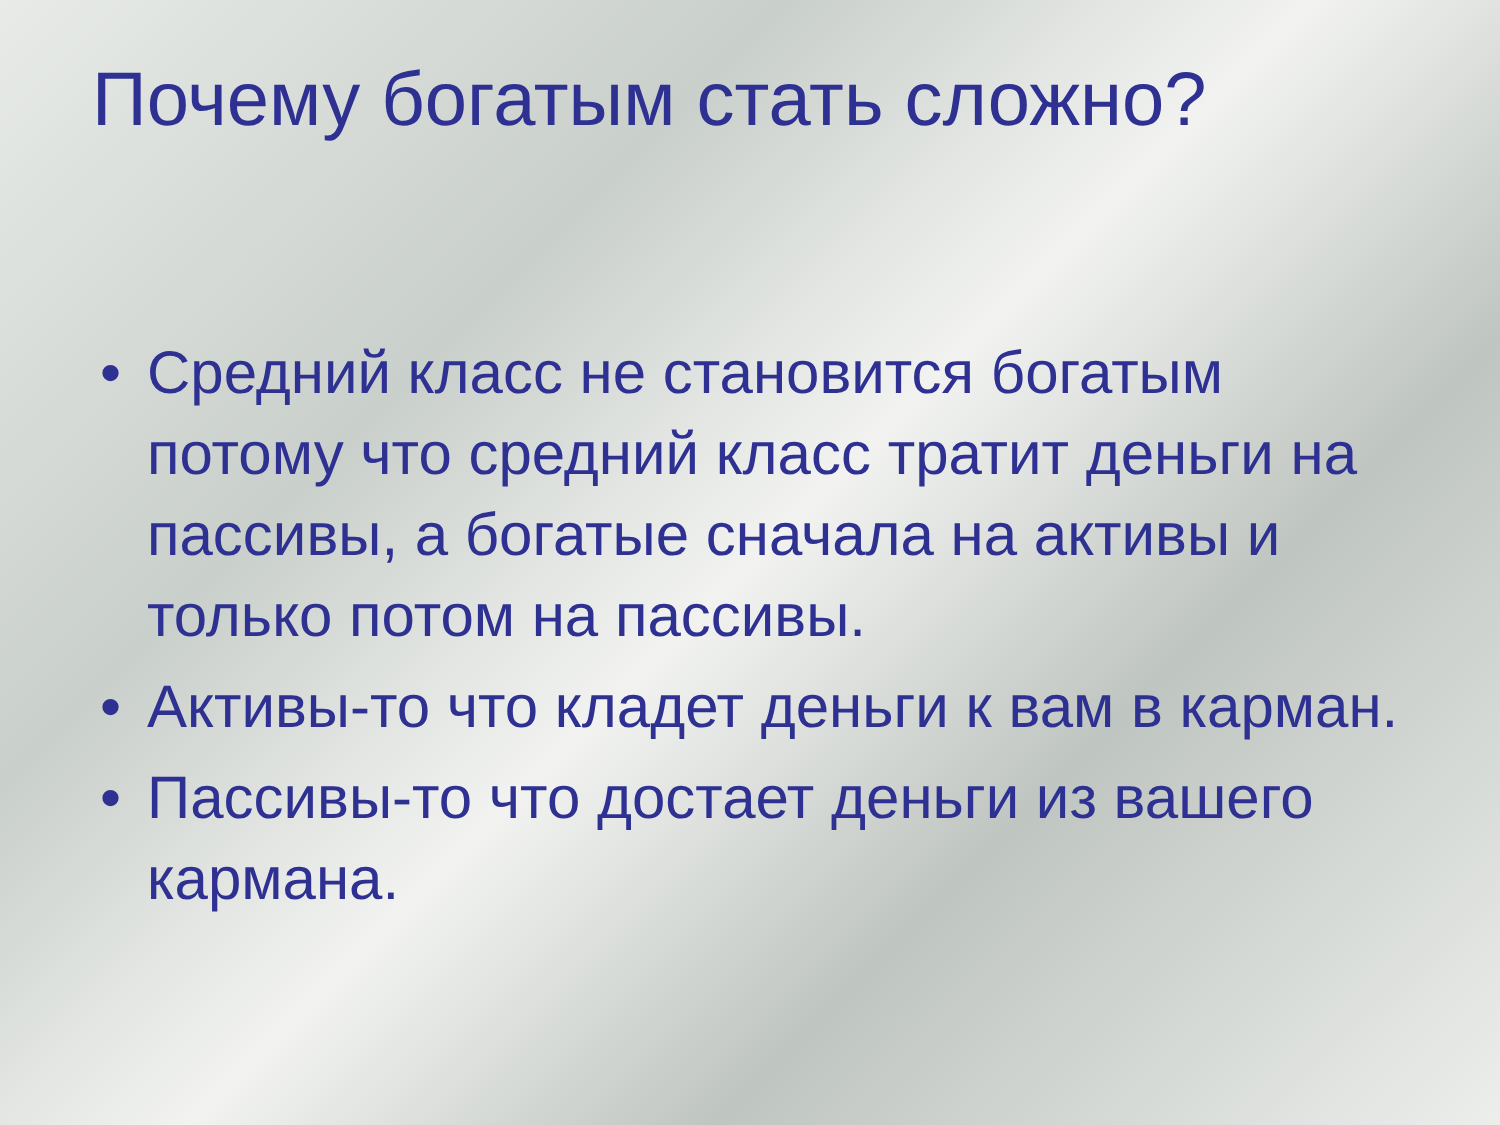Почему богатым стать сложно?
• Средний класс не становится богатым потому что средний класс тратит деньги на пассивы, а богатые сначала на активы и только потом на пассивы.
• Активы-то что кладет деньги к вам в карман.
• Пассивы-то что достает деньги из вашего кармана.